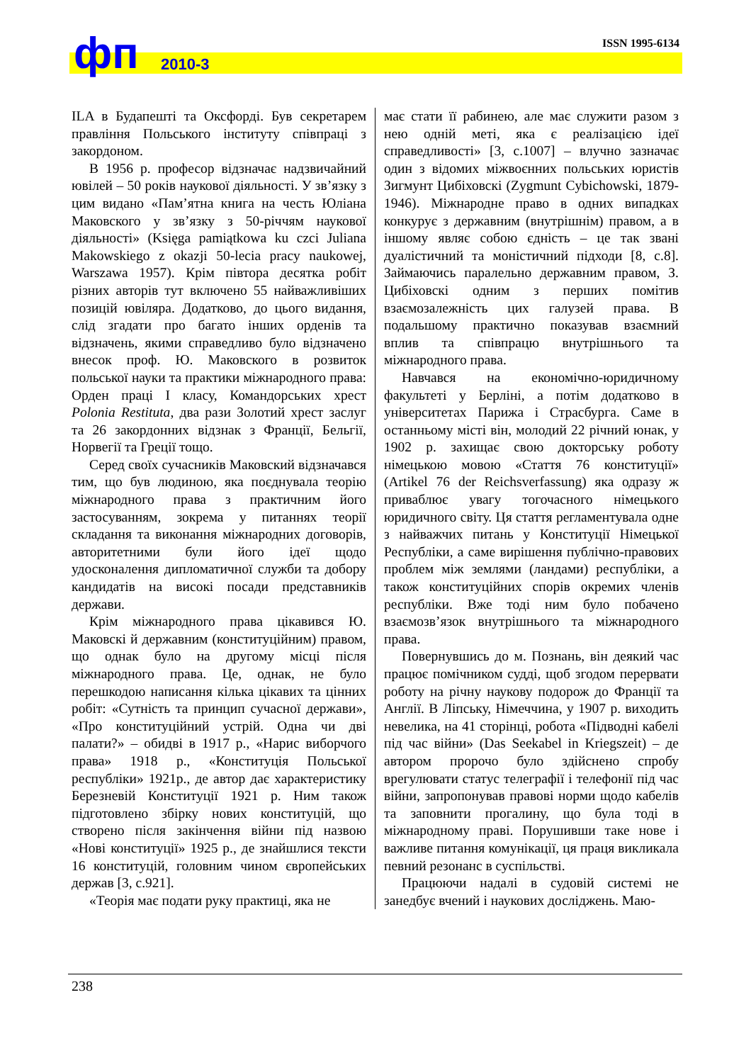фп 2010-3
ISSN 1995-6134
ILA в Будапешті та Оксфорді. Був секретарем правління Польського інституту співпраці з закордоном.
В 1956 р. професор відзначає надзвичайний ювілей – 50 років наукової діяльності. У зв’язку з цим видано «Пам’ятна книга на честь Юліана Маковского у зв’язку з 50-річчям наукової діяльності» (Księga pamiątkowa ku czci Juliana Makowskiego z okazji 50-lecia pracy naukowej, Warszawa 1957). Крім півтора десятка робіт різних авторів тут включено 55 найважливіших позицій ювіляра. Додатково, до цього видання, слід згадати про багато інших орденів та відзначень, якими справедливо було відзначено внесок проф. Ю. Маковского в розвиток польської науки та практики міжнародного права: Орден праці I класу, Командорських хрест Polonia Restituta, два рази Золотий хрест заслуг та 26 закордонних відзнак з Франції, Бельгії, Норвегії та Греції тощо.
Серед своїх сучасників Маковский відзначався тим, що був людиною, яка поєднувала теорію міжнародного права з практичним його застосуванням, зокрема у питаннях теорії складання та виконання міжнародних договорів, авторитетними були його ідеї щодо удосконалення дипломатичної служби та добору кандидатів на високі посади представників держави.
Крім міжнародного права цікавився Ю. Маковскі й державним (конституційним) правом, що однак було на другому місці після міжнародного права. Це, однак, не було перешкодою написання кілька цікавих та цінних робіт: «Сутність та принцип сучасної держави», «Про конституційний устрій. Одна чи дві палати?» – обидві в 1917 р., «Нарис виборчого права» 1918 р., «Конституція Польської республіки» 1921р., де автор дає характеристику Березневій Конституції 1921 р. Ним також підготовлено збірку нових конституцій, що створено після закінчення війни під назвою «Нові конституції» 1925 р., де знайшлися тексти 16 конституцій, головним чином європейських держав [3, с.921].
«Теорія має подати руку практиці, яка не
має стати її рабинею, але має служити разом з нею одній меті, яка є реалізацією ідеї справедливості» [3, с.1007] – влучно зазначає один з відомих міжвоєнних польських юристів Зигмунт Цибіховскі (Zygmunt Cybichowski, 1879-1946). Міжнародне право в одних випадках конкурує з державним (внутрішнім) правом, а в іншому являє собою єдність – це так звані дуалістичний та моністичний підходи [8, с.8]. Займаючись паралельно державним правом, З. Цибіховскі одним з перших помітив взаємозалежність цих галузей права. В подальшому практично показував взаємний вплив та співпрацю внутрішнього та міжнародного права.
Навчався на економічно-юридичному факультеті у Берліні, а потім додатково в університетах Парижа і Страсбурга. Саме в останньому місті він, молодий 22 річний юнак, у 1902 р. захищає свою докторську роботу німецькою мовою «Стаття 76 конституції» (Artikel 76 der Reichsverfassung) яка одразу ж приваблює увагу тогочасного німецького юридичного світу. Ця стаття регламентувала одне з найважчих питань у Конституції Німецької Республіки, а саме вирішення публічно-правових проблем між землями (ландами) республіки, а також конституційних спорів окремих членів республіки. Вже тоді ним було побачено взаємозв’язок внутрішнього та міжнародного права.
Повернувшись до м. Познань, він деякий час працює помічником судді, щоб згодом перервати роботу на річну наукову подорож до Франції та Англії. В Ліпську, Німеччина, у 1907 р. виходить невелика, на 41 сторінці, робота «Підводні кабелі під час війни» (Das Seekabel in Kriegszeit) – де автором пророчо було здійснено спробу врегулювати статус телеграфії і телефонії під час війни, запропонував правові норми щодо кабелів та заповнити прогалину, що була тоді в міжнародному праві. Порушивши таке нове і важливе питання комунікації, ця праця викликала певний резонанс в суспільстві.
Працюючи надалі в судовій системі не занедбує вчений і наукових досліджень. Маю-
238